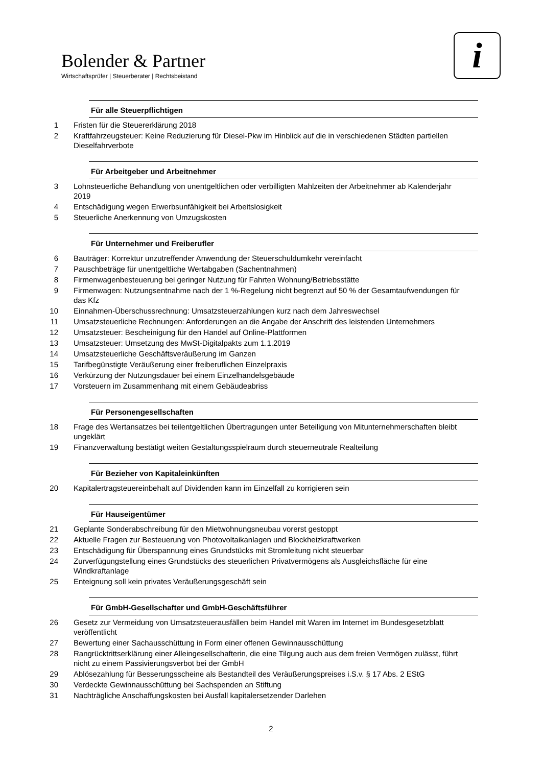Bolender & Partner
Wirtschaftsprüfer | Steuerberater | Rechtsbeistand
i
Für alle Steuerpflichtigen
1 Fristen für die Steuererklärung 2018
2 Kraftfahrzeugsteuer: Keine Reduzierung für Diesel-Pkw im Hinblick auf die in verschiedenen Städten partiellen Dieselfahrverbote
Für Arbeitgeber und Arbeitnehmer
3 Lohnsteuerliche Behandlung von unentgeltlichen oder verbilligten Mahlzeiten der Arbeitnehmer ab Kalenderjahr 2019
4 Entschädigung wegen Erwerbsunfähigkeit bei Arbeitslosigkeit
5 Steuerliche Anerkennung von Umzugskosten
Für Unternehmer und Freiberufler
6 Bauträger: Korrektur unzutreffender Anwendung der Steuerschuldumkehr vereinfacht
7 Pauschbeträge für unentgeltliche Wertabgaben (Sachentnahmen)
8 Firmenwagenbesteuerung bei geringer Nutzung für Fahrten Wohnung/Betriebsstätte
9 Firmenwagen: Nutzungsentnahme nach der 1 %-Regelung nicht begrenzt auf 50 % der Gesamtaufwendungen für das Kfz
10 Einnahmen-Überschussrechnung: Umsatzsteuerzahlungen kurz nach dem Jahreswechsel
11 Umsatzsteuerliche Rechnungen: Anforderungen an die Angabe der Anschrift des leistenden Unternehmers
12 Umsatzsteuer: Bescheinigung für den Handel auf Online-Plattformen
13 Umsatzsteuer: Umsetzung des MwSt-Digitalpakts zum 1.1.2019
14 Umsatzsteuerliche Geschäftsveräußerung im Ganzen
15 Tarifbegünstigte Veräußerung einer freiberuflichen Einzelpraxis
16 Verkürzung der Nutzungsdauer bei einem Einzelhandelsgebäude
17 Vorsteuern im Zusammenhang mit einem Gebäudeabriss
Für Personengesellschaften
18 Frage des Wertansatzes bei teilentgeltlichen Übertragungen unter Beteiligung von Mitunternehmerschaften bleibt ungeklärt
19 Finanzverwaltung bestätigt weiten Gestaltungsspielraum durch steuerneutrale Realteilung
Für Bezieher von Kapitaleinkünften
20 Kapitalertragsteuereinbehalt auf Dividenden kann im Einzelfall zu korrigieren sein
Für Hauseigentümer
21 Geplante Sonderabschreibung für den Mietwohnungsneubau vorerst gestoppt
22 Aktuelle Fragen zur Besteuerung von Photovoltaikanlagen und Blockheizkraftwerken
23 Entschädigung für Überspannung eines Grundstücks mit Stromleitung nicht steuerbar
24 Zurverfügungstellung eines Grundstücks des steuerlichen Privatvermögens als Ausgleichsfläche für eine Windkraftanlage
25 Enteignung soll kein privates Veräußerungsgeschäft sein
Für GmbH-Gesellschafter und GmbH-Geschäftsführer
26 Gesetz zur Vermeidung von Umsatzsteuerausfällen beim Handel mit Waren im Internet im Bundesgesetzblatt veröffentlicht
27 Bewertung einer Sachausschüttung in Form einer offenen Gewinnausschüttung
28 Rangrücktrittserklärung einer Alleingesellschafterin, die eine Tilgung auch aus dem freien Vermögen zulässt, führt nicht zu einem Passivierungsverbot bei der GmbH
29 Ablösezahlung für Besserungsscheine als Bestandteil des Veräußerungspreises i.S.v. § 17 Abs. 2 EStG
30 Verdeckte Gewinnausschüttung bei Sachspenden an Stiftung
31 Nachträgliche Anschaffungskosten bei Ausfall kapitalersetzender Darlehen
2